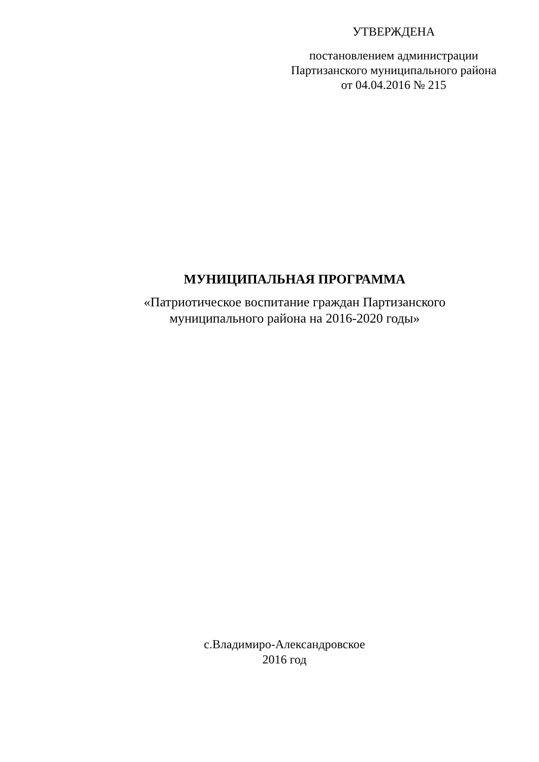УТВЕРЖДЕНА
постановлением администрации
Партизанского муниципального района
от 04.04.2016 № 215
МУНИЦИПАЛЬНАЯ ПРОГРАММА
«Патриотическое воспитание граждан Партизанского
муниципального района на 2016-2020 годы»
с.Владимиро-Александровское
2016 год